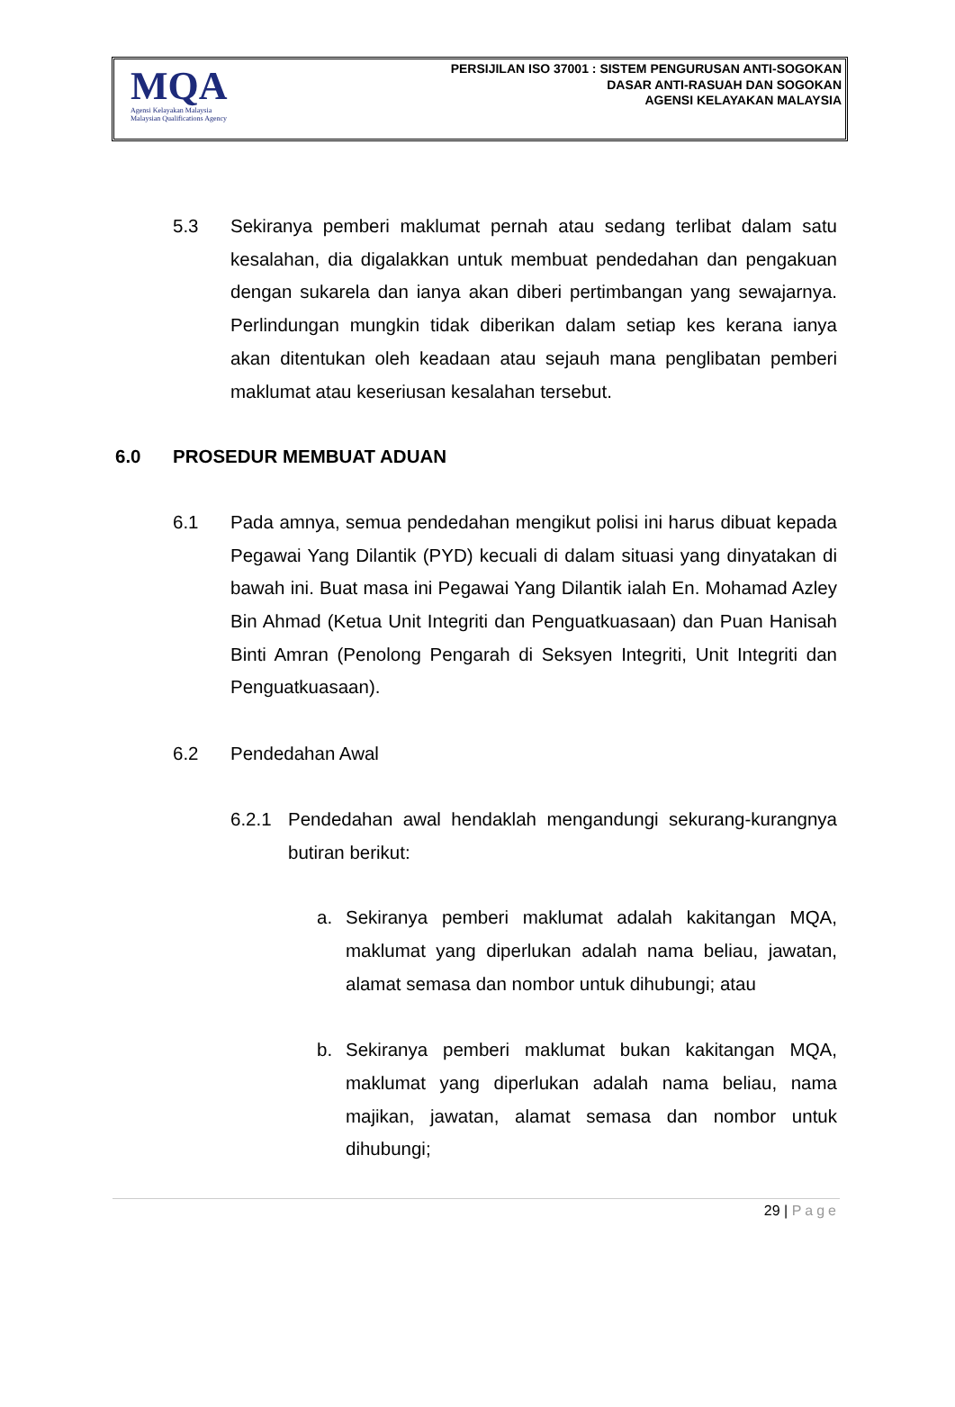MQA
Agensi Kelayakan Malaysia
Malaysian Qualifications Agency
PERSIJILAN ISO 37001 : SISTEM PENGURUSAN ANTI-SOGOKAN
DASAR ANTI-RASUAH DAN SOGOKAN
AGENSI KELAYAKAN MALAYSIA
5.3 Sekiranya pemberi maklumat pernah atau sedang terlibat dalam satu kesalahan, dia digalakkan untuk membuat pendedahan dan pengakuan dengan sukarela dan ianya akan diberi pertimbangan yang sewajarnya. Perlindungan mungkin tidak diberikan dalam setiap kes kerana ianya akan ditentukan oleh keadaan atau sejauh mana penglibatan pemberi maklumat atau keseriusan kesalahan tersebut.
6.0 PROSEDUR MEMBUAT ADUAN
6.1 Pada amnya, semua pendedahan mengikut polisi ini harus dibuat kepada Pegawai Yang Dilantik (PYD) kecuali di dalam situasi yang dinyatakan di bawah ini. Buat masa ini Pegawai Yang Dilantik ialah En. Mohamad Azley Bin Ahmad (Ketua Unit Integriti dan Penguatkuasaan) dan Puan Hanisah Binti Amran (Penolong Pengarah di Seksyen Integriti, Unit Integriti dan Penguatkuasaan).
6.2 Pendedahan Awal
6.2.1 Pendedahan awal hendaklah mengandungi sekurang-kurangnya butiran berikut:
a. Sekiranya pemberi maklumat adalah kakitangan MQA, maklumat yang diperlukan adalah nama beliau, jawatan, alamat semasa dan nombor untuk dihubungi; atau
b. Sekiranya pemberi maklumat bukan kakitangan MQA, maklumat yang diperlukan adalah nama beliau, nama majikan, jawatan, alamat semasa dan nombor untuk dihubungi;
29 | Page